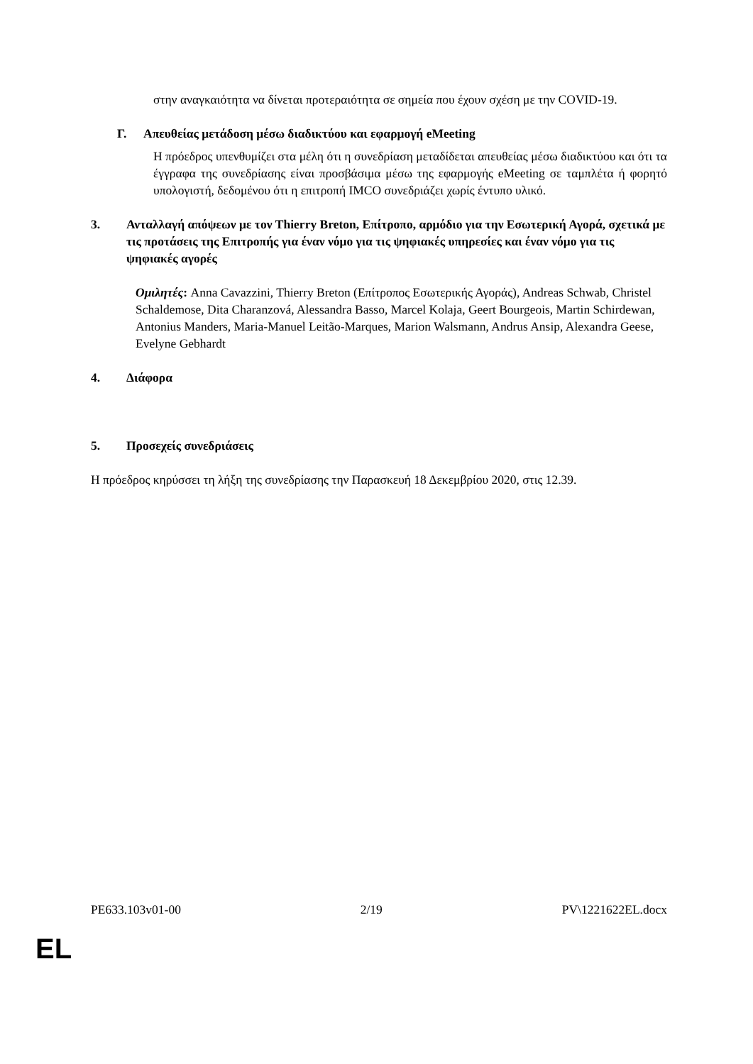στην αναγκαιότητα να δίνεται προτεραιότητα σε σημεία που έχουν σχέση με την COVID-19.
Γ. Απευθείας μετάδοση μέσω διαδικτύου και εφαρμογή eMeeting
Η πρόεδρος υπενθυμίζει στα μέλη ότι η συνεδρίαση μεταδίδεται απευθείας μέσω διαδικτύου και ότι τα έγγραφα της συνεδρίασης είναι προσβάσιμα μέσω της εφαρμογής eMeeting σε ταμπλέτα ή φορητό υπολογιστή, δεδομένου ότι η επιτροπή IMCO συνεδριάζει χωρίς έντυπο υλικό.
3. Ανταλλαγή απόψεων με τον Thierry Breton, Επίτροπο, αρμόδιο για την Εσωτερική Αγορά, σχετικά με τις προτάσεις της Επιτροπής για έναν νόμο για τις ψηφιακές υπηρεσίες και έναν νόμο για τις ψηφιακές αγορές
Ομιλητές: Anna Cavazzini, Thierry Breton (Επίτροπος Εσωτερικής Αγοράς), Andreas Schwab, Christel Schaldemose, Dita Charanzová, Alessandra Basso, Marcel Kolaja, Geert Bourgeois, Martin Schirdewan, Antonius Manders, Maria-Manuel Leitão-Marques, Marion Walsmann, Andrus Ansip, Alexandra Geese, Evelyne Gebhardt
4. Διάφορα
5. Προσεχείς συνεδριάσεις
Η πρόεδρος κηρύσσει τη λήξη της συνεδρίασης την Παρασκευή 18 Δεκεμβρίου 2020, στις 12.39.
PE633.103v01-00 2/19 PV\1221622EL.docx
EL